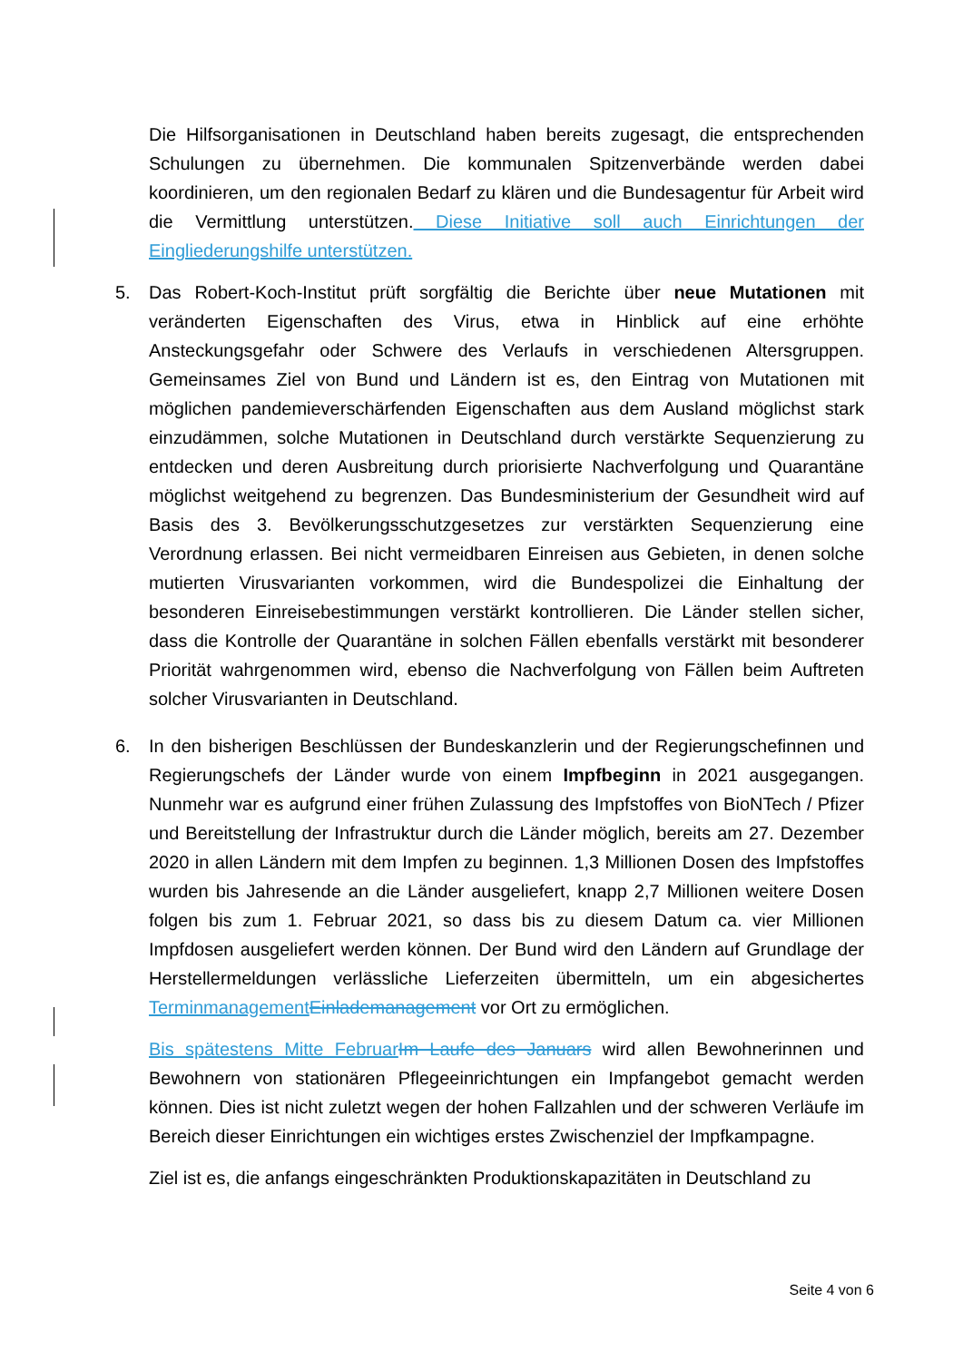Die Hilfsorganisationen in Deutschland haben bereits zugesagt, die entsprechenden Schulungen zu übernehmen. Die kommunalen Spitzenverbände werden dabei koordinieren, um den regionalen Bedarf zu klären und die Bundesagentur für Arbeit wird die Vermittlung unterstützen. Diese Initiative soll auch Einrichtungen der Eingliederungshilfe unterstützen.
5. Das Robert-Koch-Institut prüft sorgfältig die Berichte über neue Mutationen mit veränderten Eigenschaften des Virus, etwa in Hinblick auf eine erhöhte Ansteckungsgefahr oder Schwere des Verlaufs in verschiedenen Altersgruppen. Gemeinsames Ziel von Bund und Ländern ist es, den Eintrag von Mutationen mit möglichen pandemieverschärfenden Eigenschaften aus dem Ausland möglichst stark einzudämmen, solche Mutationen in Deutschland durch verstärkte Sequenzierung zu entdecken und deren Ausbreitung durch priorisierte Nachverfolgung und Quarantäne möglichst weitgehend zu begrenzen. Das Bundesministerium der Gesundheit wird auf Basis des 3. Bevölkerungsschutzgesetzes zur verstärkten Sequenzierung eine Verordnung erlassen. Bei nicht vermeidbaren Einreisen aus Gebieten, in denen solche mutierten Virusvarianten vorkommen, wird die Bundespolizei die Einhaltung der besonderen Einreisebestimmungen verstärkt kontrollieren. Die Länder stellen sicher, dass die Kontrolle der Quarantäne in solchen Fällen ebenfalls verstärkt mit besonderer Priorität wahrgenommen wird, ebenso die Nachverfolgung von Fällen beim Auftreten solcher Virusvarianten in Deutschland.
6. In den bisherigen Beschlüssen der Bundeskanzlerin und der Regierungschefinnen und Regierungschefs der Länder wurde von einem Impfbeginn in 2021 ausgegangen. Nunmehr war es aufgrund einer frühen Zulassung des Impfstoffes von BioNTech / Pfizer und Bereitstellung der Infrastruktur durch die Länder möglich, bereits am 27. Dezember 2020 in allen Ländern mit dem Impfen zu beginnen. 1,3 Millionen Dosen des Impfstoffes wurden bis Jahresende an die Länder ausgeliefert, knapp 2,7 Millionen weitere Dosen folgen bis zum 1. Februar 2021, so dass bis zu diesem Datum ca. vier Millionen Impfdosen ausgeliefert werden können. Der Bund wird den Ländern auf Grundlage der Herstellermeldungen verlässliche Lieferzeiten übermitteln, um ein abgesichertes Terminmanagement Einlademanagement vor Ort zu ermöglichen.
Bis spätestens Mitte Februar Im Laufe des Januars wird allen Bewohnerinnen und Bewohnern von stationären Pflegeeinrichtungen ein Impfangebot gemacht werden können. Dies ist nicht zuletzt wegen der hohen Fallzahlen und der schweren Verläufe im Bereich dieser Einrichtungen ein wichtiges erstes Zwischenziel der Impfkampagne.
Ziel ist es, die anfangs eingeschränkten Produktionskapazitäten in Deutschland zu
Seite 4 von 6